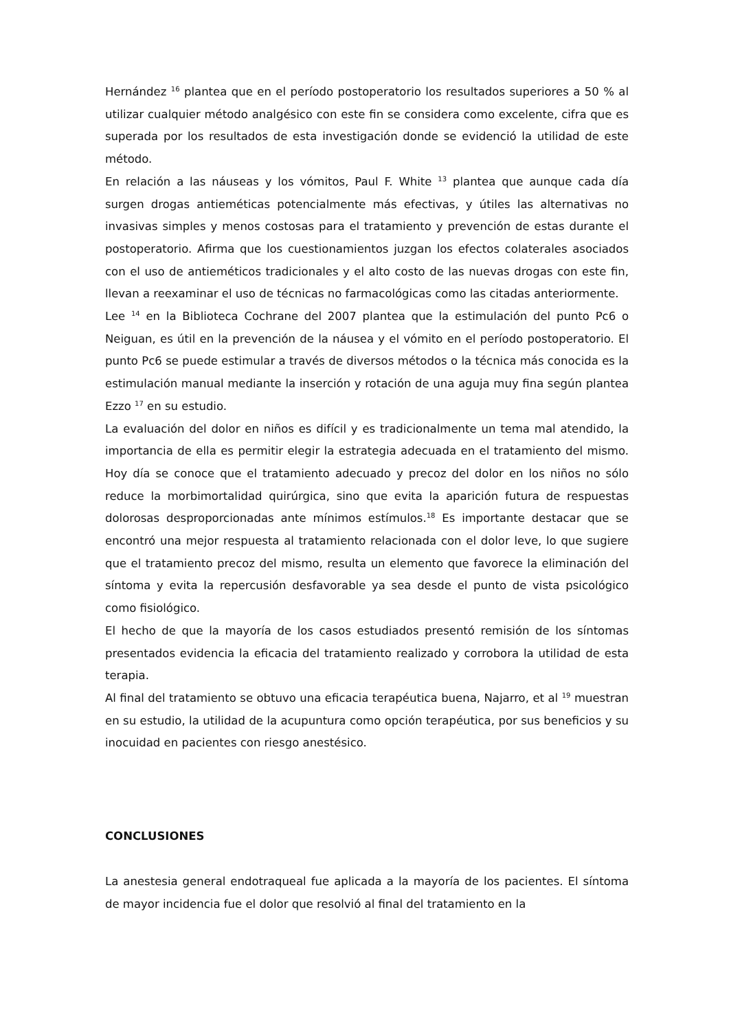Hernández <sup>16</sup> plantea que en el período postoperatorio los resultados superiores a 50 % al utilizar cualquier método analgésico con este fin se considera como excelente, cifra que es superada por los resultados de esta investigación donde se evidenció la utilidad de este método.
En relación a las náuseas y los vómitos, Paul F. White <sup>13</sup> plantea que aunque cada día surgen drogas antieméticas potencialmente más efectivas, y útiles las alternativas no invasivas simples y menos costosas para el tratamiento y prevención de estas durante el postoperatorio. Afirma que los cuestionamientos juzgan los efectos colaterales asociados con el uso de antieméticos tradicionales y el alto costo de las nuevas drogas con este fin, llevan a reexaminar el uso de técnicas no farmacológicas como las citadas anteriormente.
Lee <sup>14</sup> en la Biblioteca Cochrane del 2007 plantea que la estimulación del punto Pc6 o Neiguan, es útil en la prevención de la náusea y el vómito en el período postoperatorio. El punto Pc6 se puede estimular a través de diversos métodos o la técnica más conocida es la estimulación manual mediante la inserción y rotación de una aguja muy fina según plantea Ezzo <sup>17</sup> en su estudio.
La evaluación del dolor en niños es difícil y es tradicionalmente un tema mal atendido, la importancia de ella es permitir elegir la estrategia adecuada en el tratamiento del mismo. Hoy día se conoce que el tratamiento adecuado y precoz del dolor en los niños no sólo reduce la morbimortalidad quirúrgica, sino que evita la aparición futura de respuestas dolorosas desproporcionadas ante mínimos estímulos.<sup>18</sup> Es importante destacar que se encontró una mejor respuesta al tratamiento relacionada con el dolor leve, lo que sugiere que el tratamiento precoz del mismo, resulta un elemento que favorece la eliminación del síntoma y evita la repercusión desfavorable ya sea desde el punto de vista psicológico como fisiológico.
El hecho de que la mayoría de los casos estudiados presentó remisión de los síntomas presentados evidencia la eficacia del tratamiento realizado y corrobora la utilidad de esta terapia.
Al final del tratamiento se obtuvo una eficacia terapéutica buena, Najarro, et al <sup>19</sup> muestran en su estudio, la utilidad de la acupuntura como opción terapéutica, por sus beneficios y su inocuidad en pacientes con riesgo anestésico.
CONCLUSIONES
La anestesia general endotraqueal fue aplicada a la mayoría de los pacientes. El síntoma de mayor incidencia fue el dolor que resolvió al final del tratamiento en la